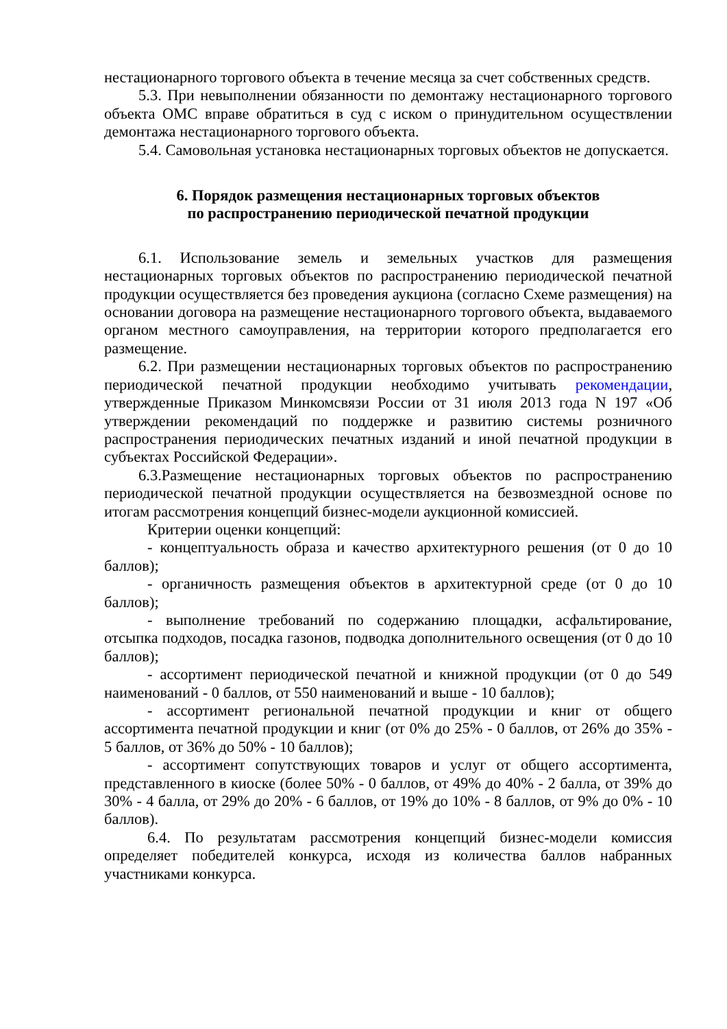нестационарного торгового объекта в течение месяца за счет собственных средств.
5.3. При невыполнении обязанности по демонтажу нестационарного торгового объекта ОМС вправе обратиться в суд с иском о принудительном осуществлении демонтажа нестационарного торгового объекта.
5.4. Самовольная установка нестационарных торговых объектов не допускается.
6. Порядок размещения нестационарных торговых объектов
по распространению периодической печатной продукции
6.1. Использование земель и земельных участков для размещения нестационарных торговых объектов по распространению периодической печатной продукции осуществляется без проведения аукциона (согласно Схеме размещения) на основании договора на размещение нестационарного торгового объекта, выдаваемого органом местного самоуправления, на территории которого предполагается его размещение.
6.2. При размещении нестационарных торговых объектов по распространению периодической печатной продукции необходимо учитывать рекомендации, утвержденные Приказом Минкомсвязи России от 31 июля 2013 года N 197 «Об утверждении рекомендаций по поддержке и развитию системы розничного распространения периодических печатных изданий и иной печатной продукции в субъектах Российской Федерации».
6.3.Размещение нестационарных торговых объектов по распространению периодической печатной продукции осуществляется на безвозмездной основе по итогам рассмотрения концепций бизнес-модели аукционной комиссией.
Критерии оценки концепций:
- концептуальность образа и качество архитектурного решения (от 0 до 10 баллов);
- органичность размещения объектов в архитектурной среде (от 0 до 10 баллов);
- выполнение требований по содержанию площадки, асфальтирование, отсыпка подходов, посадка газонов, подводка дополнительного освещения (от 0 до 10 баллов);
- ассортимент периодической печатной и книжной продукции (от 0 до 549 наименований - 0 баллов, от 550 наименований и выше - 10 баллов);
- ассортимент региональной печатной продукции и книг от общего ассортимента печатной продукции и книг (от 0% до 25% - 0 баллов, от 26% до 35% - 5 баллов, от 36% до 50% - 10 баллов);
- ассортимент сопутствующих товаров и услуг от общего ассортимента, представленного в киоске (более 50% - 0 баллов, от 49% до 40% - 2 балла, от 39% до 30% - 4 балла, от 29% до 20% - 6 баллов, от 19% до 10% - 8 баллов, от 9% до 0% - 10 баллов).
6.4. По результатам рассмотрения концепций бизнес-модели комиссия определяет победителей конкурса, исходя из количества баллов набранных участниками конкурса.